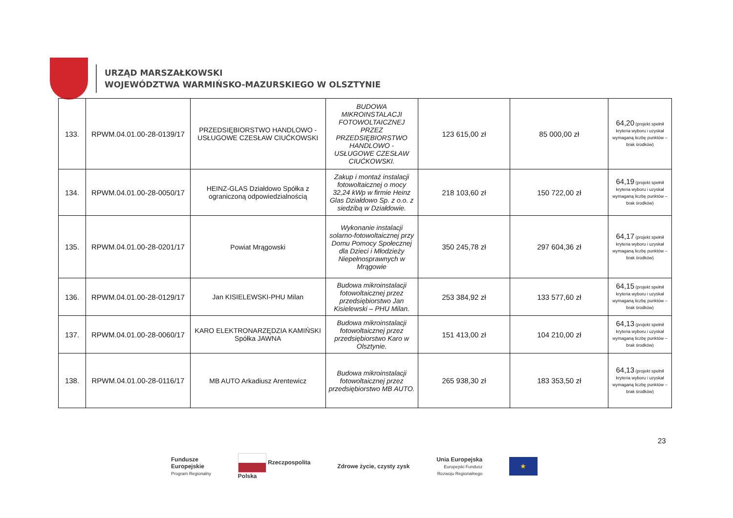URZĄD MARSZAŁKOWSKI
WOJEWÓDZTWA WARMIŃSKO-MAZURSKIEGO W OLSZTYNIE
| 133. | RPWM.04.01.00-28-0139/17 | PRZEDSIĘBIORSTWO HANDLOWO - USŁUGOWE CZESŁAW CIUĆKOWSKI | BUDOWA MIKROINSTALACJI FOTOWOLTAICZNEJ PRZEZ PRZEDSIĘBIORSTWO HANDLOWO - USŁUGOWE CZESŁAW CIUĆKOWSKI. | 123 615,00 zł | 85 000,00 zł | 64,20 (projekt spełnił kryteria wyboru i uzyskał wymaganą liczbę punktów – brak środków) |
| 134. | RPWM.04.01.00-28-0050/17 | HEINZ-GLAS Działdowo Spółka z ograniczoną odpowiedzialnością | Zakup i montaż instalacji fotowoltaicznej o mocy 32,24 kWp w firmie Heinz Glas Działdowo Sp. z o.o. z siedzibą w Działdowie. | 218 103,60 zł | 150 722,00 zł | 64,19 (projekt spełnił kryteria wyboru i uzyskał wymaganą liczbę punktów – brak środków) |
| 135. | RPWM.04.01.00-28-0201/17 | Powiat Mrągowski | Wykonanie instalacji solarno-fotowoltaicznej przy Domu Pomocy Społecznej dla Dzieci i Młodzieży Niepełnosprawnych w Mrągowie | 350 245,78 zł | 297 604,36 zł | 64,17 (projekt spełnił kryteria wyboru i uzyskał wymaganą liczbę punktów – brak środków) |
| 136. | RPWM.04.01.00-28-0129/17 | Jan KISIELEWSKI-PHU Milan | Budowa mikroinstalacji fotowoltaicznej przez przedsiębiorstwo Jan Kisielewski – PHU Milan. | 253 384,92 zł | 133 577,60 zł | 64,15 (projekt spełnił kryteria wyboru i uzyskał wymaganą liczbę punktów – brak środków) |
| 137. | RPWM.04.01.00-28-0060/17 | KARO ELEKTRONARZĘDZIA KAMIŃSKI Spółka JAWNA | Budowa mikroinstalacji fotowoltaicznej przez przedsiębiorstwo Karo w Olsztynie. | 151 413,00 zł | 104 210,00 zł | 64,13 (projekt spełnił kryteria wyboru i uzyskał wymaganą liczbę punktów – brak środków) |
| 138. | RPWM.04.01.00-28-0116/17 | MB AUTO Arkadiusz Arentewicz | Budowa mikroinstalacji fotowoltaicznej przez przedsiębiorstwo MB AUTO. | 265 938,30 zł | 183 353,50 zł | 64,13 (projekt spełnił kryteria wyboru i uzyskał wymaganą liczbę punktów – brak środków) |
23
Fundusze
Europejskie
Program Regionalny
Rzeczpospolita
Polska
Zdrowe życie, czysty zysk
Unia Europejska
Europejski Fundusz
Rozwoju Regionalnego
★